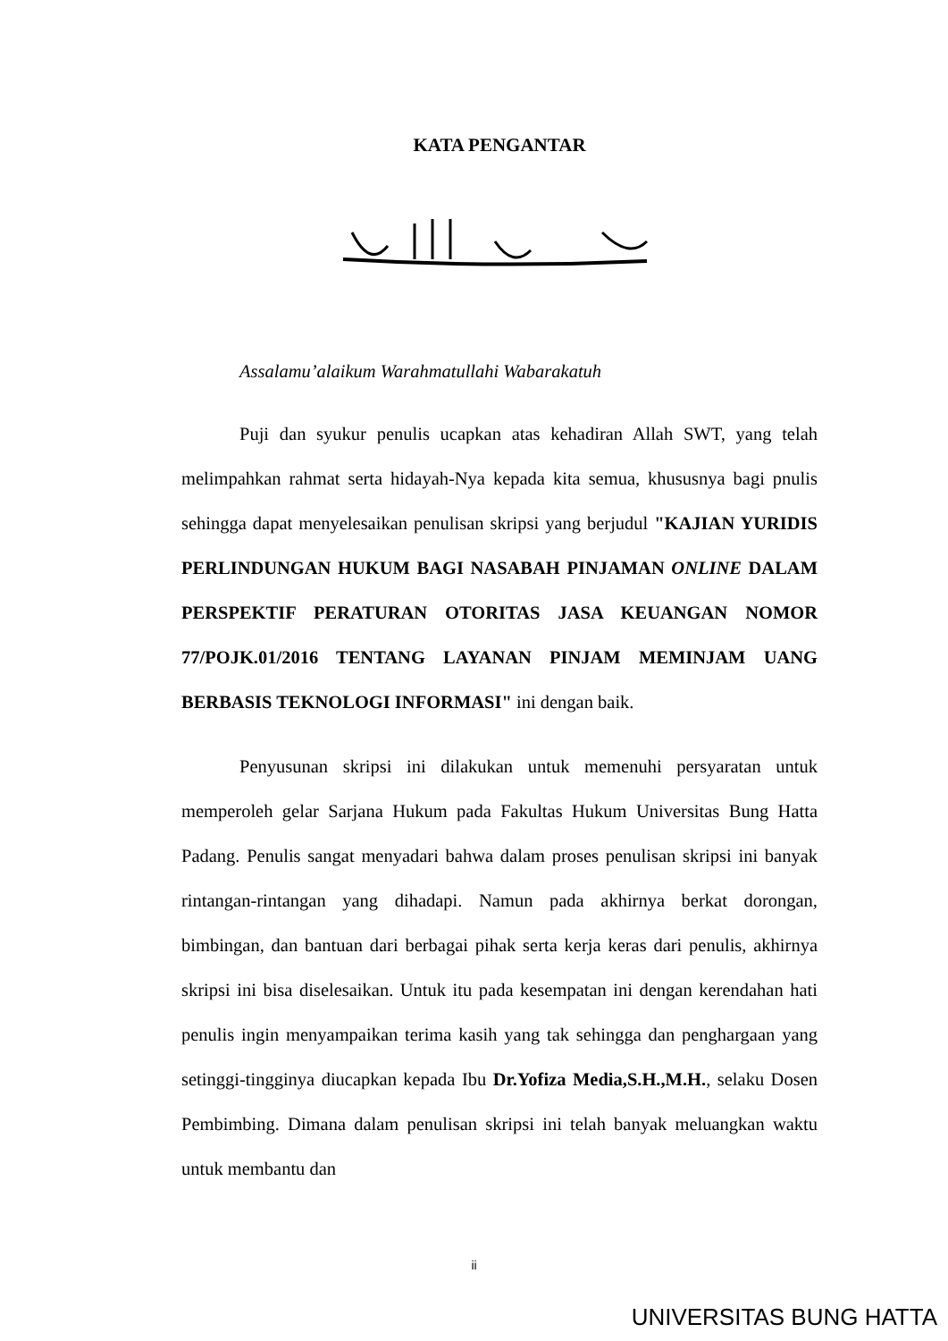KATA PENGANTAR
Assalamu’alaikum Warahmatullahi Wabarakatuh
Puji dan syukur penulis ucapkan atas kehadiran Allah SWT, yang telah melimpahkan rahmat serta hidayah-Nya kepada kita semua, khususnya bagi pnulis sehingga dapat menyelesaikan penulisan skripsi yang berjudul "KAJIAN YURIDIS PERLINDUNGAN HUKUM BAGI NASABAH PINJAMAN ONLINE DALAM PERSPEKTIF PERATURAN OTORITAS JASA KEUANGAN NOMOR 77/POJK.01/2016 TENTANG LAYANAN PINJAM MEMINJAM UANG BERBASIS TEKNOLOGI INFORMASI" ini dengan baik.
Penyusunan skripsi ini dilakukan untuk memenuhi persyaratan untuk memperoleh gelar Sarjana Hukum pada Fakultas Hukum Universitas Bung Hatta Padang. Penulis sangat menyadari bahwa dalam proses penulisan skripsi ini banyak rintangan-rintangan yang dihadapi. Namun pada akhirnya berkat dorongan, bimbingan, dan bantuan dari berbagai pihak serta kerja keras dari penulis, akhirnya skripsi ini bisa diselesaikan. Untuk itu pada kesempatan ini dengan kerendahan hati penulis ingin menyampaikan terima kasih yang tak sehingga dan penghargaan yang setinggi-tingginya diucapkan kepada Ibu Dr.Yofiza Media,S.H.,M.H., selaku Dosen Pembimbing. Dimana dalam penulisan skripsi ini telah banyak meluangkan waktu untuk membantu dan
ii
UNIVERSITAS BUNG HATTA